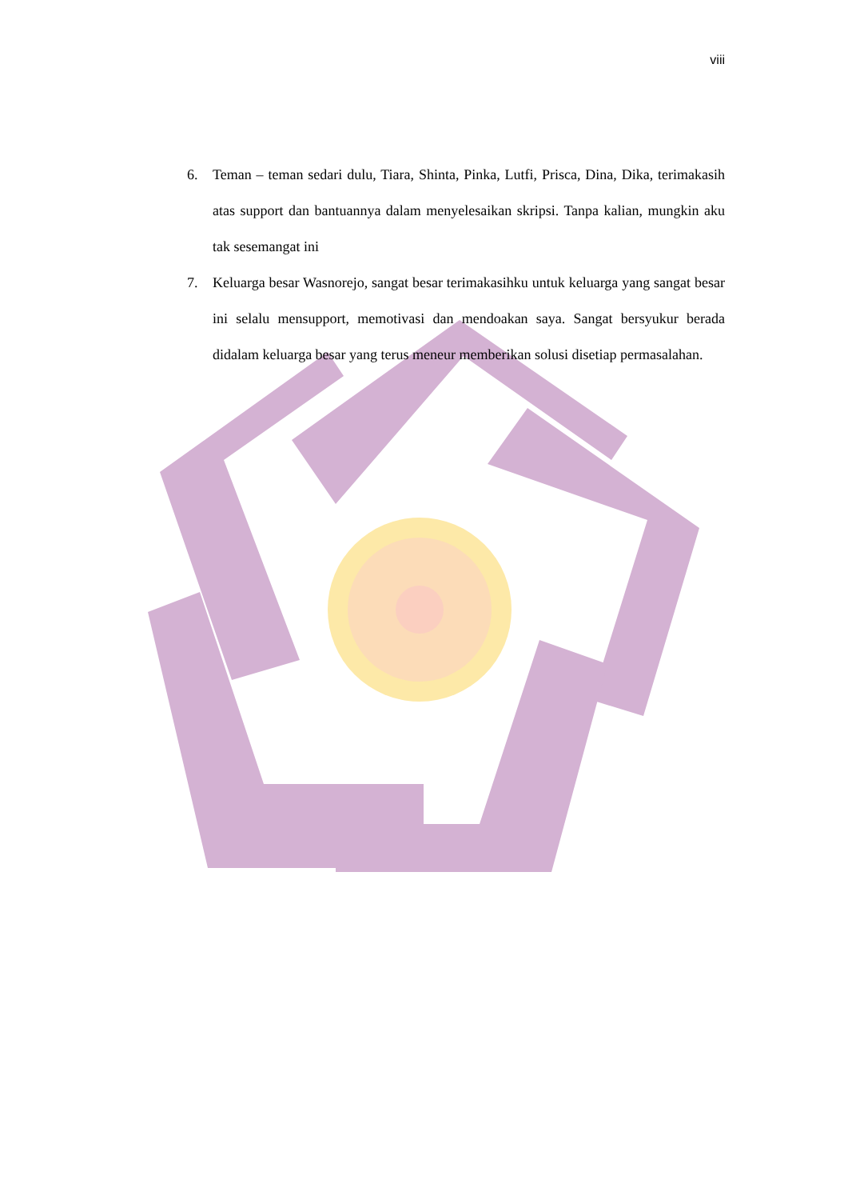viii
6. Teman – teman sedari dulu, Tiara, Shinta, Pinka, Lutfi, Prisca, Dina, Dika, terimakasih atas support dan bantuannya dalam menyelesaikan skripsi. Tanpa kalian, mungkin aku tak sesemangat ini
7. Keluarga besar Wasnorejo, sangat besar terimakasihku untuk keluarga yang sangat besar ini selalu mensupport, memotivasi dan mendoakan saya. Sangat bersyukur berada didalam keluarga besar yang terus meneur memberikan solusi disetiap permasalahan.